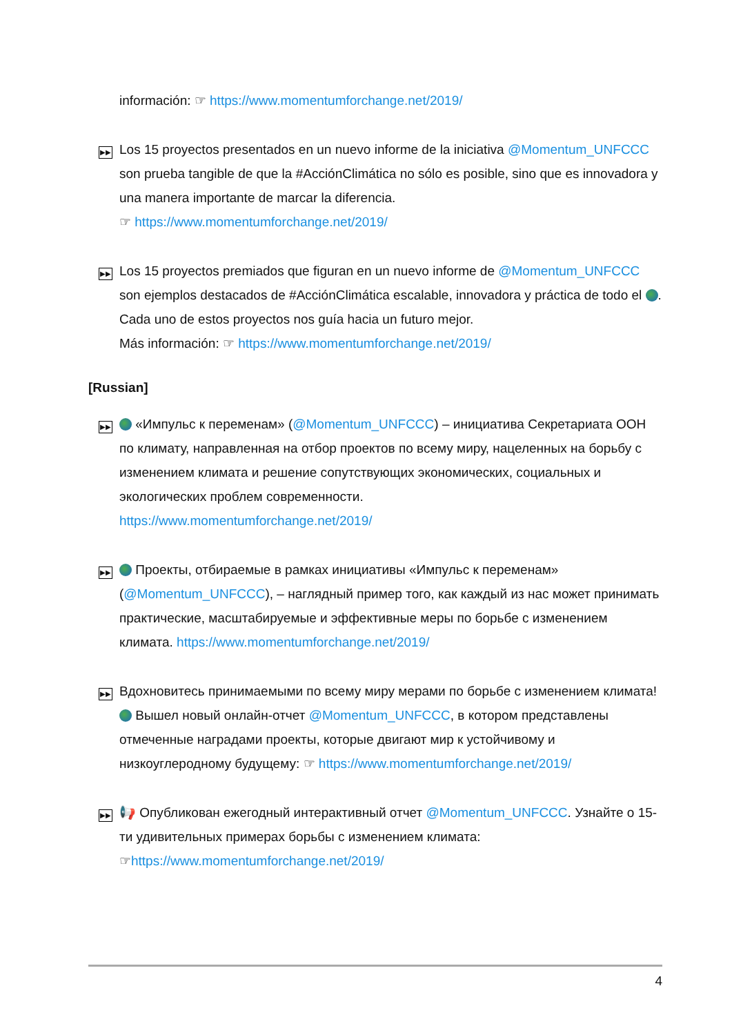información: ☞ https://www.momentumforchange.net/2019/
▶▶
Los 15 proyectos presentados en un nuevo informe de la iniciativa @Momentum_UNFCCC son prueba tangible de que la #AcciónClimática no sólo es posible, sino que es innovadora y una manera importante de marcar la diferencia.
☞ https://www.momentumforchange.net/2019/
▶▶
Los 15 proyectos premiados que figuran en un nuevo informe de @Momentum_UNFCCC son ejemplos destacados de #AcciónClimática escalable, innovadora y práctica de todo el . Cada uno de estos proyectos nos guía hacia un futuro mejor.
Más información: ☞ https://www.momentumforchange.net/2019/
[Russian]
▶▶
«Импульс к переменам» (@Momentum_UNFCCC) – инициатива Секретариата ООН по климату, направленная на отбор проектов по всему миру, нацеленных на борьбу с изменением климата и решение сопутствующих экономических, социальных и экологических проблем современности.
https://www.momentumforchange.net/2019/
▶▶
Проекты, отбираемые в рамках инициативы «Импульс к переменам» (@Momentum_UNFCCC), – наглядный пример того, как каждый из нас может принимать практические, масштабируемые и эффективные меры по борьбе с изменением климата. https://www.momentumforchange.net/2019/
▶▶
Вдохновитесь принимаемыми по всему миру мерами по борьбе с изменением климата! Вышел новый онлайн-отчет @Momentum_UNFCCC, в котором представлены отмеченные наградами проекты, которые двигают мир к устойчивому и низкоуглеродному будущему: ☞ https://www.momentumforchange.net/2019/
▶▶
📢 Опубликован ежегодный интерактивный отчет @Momentum_UNFCCC. Узнайте о 15-ти удивительных примерах борьбы с изменением климата:
☞https://www.momentumforchange.net/2019/
4